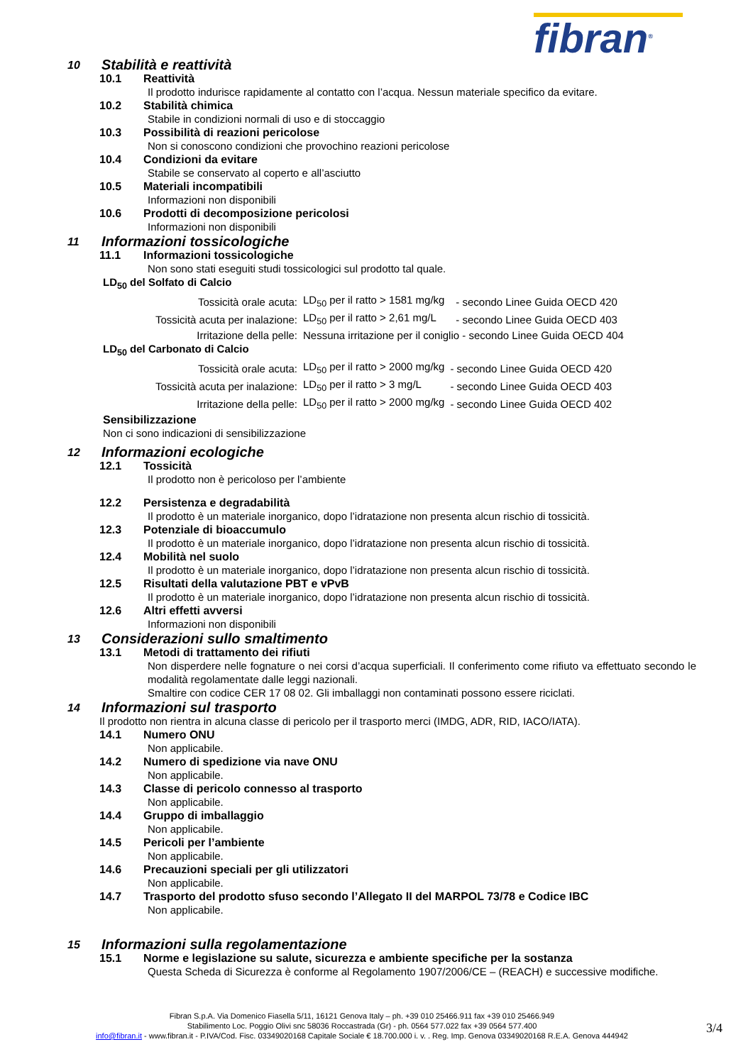fibran<sup>®</sup>
10 Stabilità e reattività
10.1 Reattività
Il prodotto indurisce rapidamente al contatto con l’acqua. Nessun materiale specifico da evitare.
10.2 Stabilità chimica
Stabile in condizioni normali di uso e di stoccaggio
10.3 Possibilità di reazioni pericolose
Non si conoscono condizioni che provochino reazioni pericolose
10.4 Condizioni da evitare
Stabile se conservato al coperto e all’asciutto
10.5 Materiali incompatibili
Informazioni non disponibili
10.6 Prodotti di decomposizione pericolosi
Informazioni non disponibili
11 Informazioni tossicologiche
11.1 Informazioni tossicologiche
Non sono stati eseguiti studi tossicologici sul prodotto tal quale.
LD<sub>50</sub> del Solfato di Calcio
| Tossicità orale acuta: | LD<sub>50</sub> per il ratto > 1581 mg/kg | - secondo Linee Guida OECD 420 |
| Tossicità acuta per inalazione: | LD<sub>50</sub> per il ratto > 2,61 mg/L | - secondo Linee Guida OECD 403 |
| Irritazione della pelle: | Nessuna irritazione per il coniglio - secondo Linee Guida OECD 404 | |
LD<sub>50</sub> del Carbonato di Calcio
| Tossicità orale acuta: | LD<sub>50</sub> per il ratto > 2000 mg/kg | - secondo Linee Guida OECD 420 |
| Tossicità acuta per inalazione: | LD<sub>50</sub> per il ratto > 3 mg/L | - secondo Linee Guida OECD 403 |
| Irritazione della pelle: | LD<sub>50</sub> per il ratto > 2000 mg/kg | - secondo Linee Guida OECD 402 |
Sensibilizzazione
Non ci sono indicazioni di sensibilizzazione
12 Informazioni ecologiche
12.1 Tossicità
Il prodotto non è pericoloso per l’ambiente
12.2 Persistenza e degradabilità
Il prodotto è un materiale inorganico, dopo l’idratazione non presenta alcun rischio di tossicità.
12.3 Potenziale di bioaccumulo
Il prodotto è un materiale inorganico, dopo l’idratazione non presenta alcun rischio di tossicità.
12.4 Mobilità nel suolo
Il prodotto è un materiale inorganico, dopo l’idratazione non presenta alcun rischio di tossicità.
12.5 Risultati della valutazione PBT e vPvB
Il prodotto è un materiale inorganico, dopo l’idratazione non presenta alcun rischio di tossicità.
12.6 Altri effetti avversi
Informazioni non disponibili
13 Considerazioni sullo smaltimento
13.1 Metodi di trattamento dei rifiuti
Non disperdere nelle fognature o nei corsi d’acqua superficiali. Il conferimento come rifiuto va effettuato secondo le modalità regolamentate dalle leggi nazionali.
Smaltire con codice CER 17 08 02. Gli imballaggi non contaminati possono essere riciclati.
14 Informazioni sul trasporto
Il prodotto non rientra in alcuna classe di pericolo per il trasporto merci (IMDG, ADR, RID, IACO/IATA).
14.1 Numero ONU
Non applicabile.
14.2 Numero di spedizione via nave ONU
Non applicabile.
14.3 Classe di pericolo connesso al trasporto
Non applicabile.
14.4 Gruppo di imballaggio
Non applicabile.
14.5 Pericoli per l’ambiente
Non applicabile.
14.6 Precauzioni speciali per gli utilizzatori
Non applicabile.
14.7 Trasporto del prodotto sfuso secondo l’Allegato II del MARPOL 73/78 e Codice IBC
Non applicabile.
15 Informazioni sulla regolamentazione
15.1 Norme e legislazione su salute, sicurezza e ambiente specifiche per la sostanza
Questa Scheda di Sicurezza è conforme al Regolamento 1907/2006/CE – (REACH) e successive modifiche.
Fibran S.p.A. Via Domenico Fiasella 5/11, 16121 Genova Italy – ph. +39 010 25466.911 fax +39 010 25466.949
Stabilimento Loc. Poggio Olivi snc 58036 Roccastrada (Gr) - ph. 0564 577.022 fax +39 0564 577.400
info@fibran.it - www.fibran.it - P.IVA/Cod. Fisc. 03349020168 Capitale Sociale € 18.700.000 i. v. . Reg. Imp. Genova 03349020168 R.E.A. Genova 444942
3/4